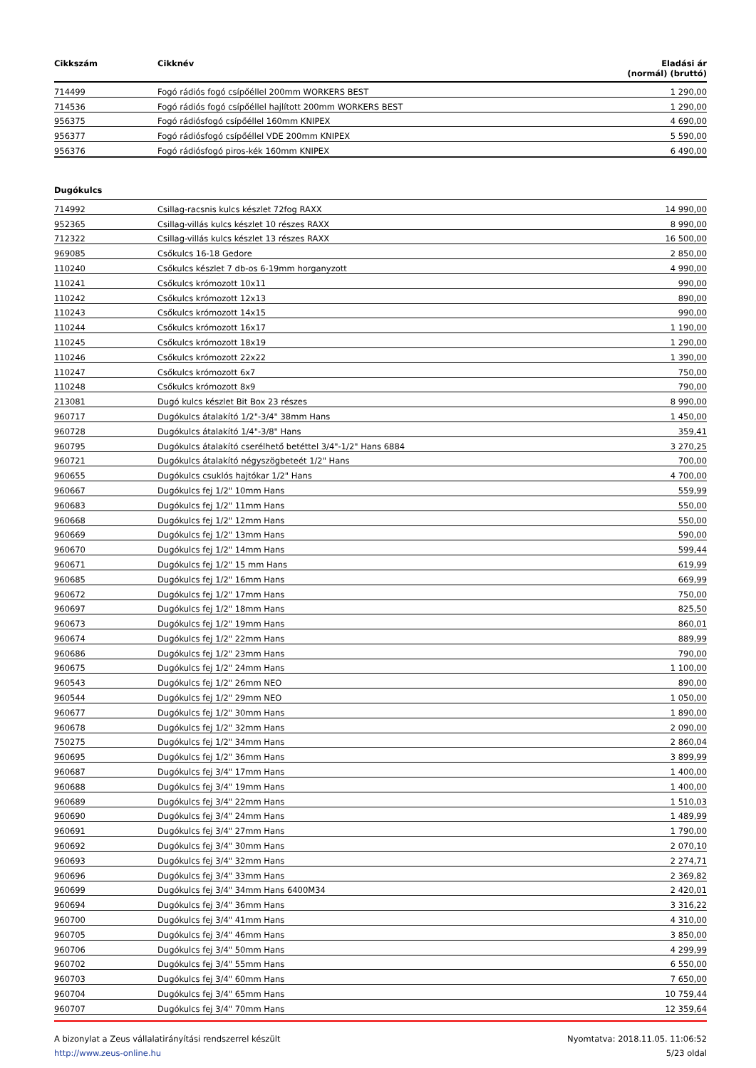| Cikkszám | Cikknév | Eladási ár (normál) (bruttó) |
| --- | --- | --- |
| 714499 | Fogó rádiós fogó csípőéllel 200mm WORKERS BEST | 1 290,00 |
| 714536 | Fogó rádiós fogó csípőéllel hajlított 200mm WORKERS BEST | 1 290,00 |
| 956375 | Fogó rádiósfogó csípőéllel 160mm KNIPEX | 4 690,00 |
| 956377 | Fogó rádiósfogó csípőéllel VDE 200mm KNIPEX | 5 590,00 |
| 956376 | Fogó rádiósfogó piros-kék 160mm KNIPEX | 6 490,00 |
Dugókulcs
| 714992 | Csillag-racsnis kulcs készlet 72fog RAXX | 14 990,00 |
| 952365 | Csillag-villás kulcs készlet 10 részes RAXX | 8 990,00 |
| 712322 | Csillag-villás kulcs készlet 13 részes RAXX | 16 500,00 |
| 969085 | Csőkulcs 16-18 Gedore | 2 850,00 |
| 110240 | Csőkulcs készlet 7 db-os 6-19mm horganyzott | 4 990,00 |
| 110241 | Csőkulcs krómozott 10x11 | 990,00 |
| 110242 | Csőkulcs krómozott 12x13 | 890,00 |
| 110243 | Csőkulcs krómozott 14x15 | 990,00 |
| 110244 | Csőkulcs krómozott 16x17 | 1 190,00 |
| 110245 | Csőkulcs krómozott 18x19 | 1 290,00 |
| 110246 | Csőkulcs krómozott 22x22 | 1 390,00 |
| 110247 | Csőkulcs krómozott 6x7 | 750,00 |
| 110248 | Csőkulcs krómozott 8x9 | 790,00 |
| 213081 | Dugó kulcs készlet Bit Box 23 részes | 8 990,00 |
| 960717 | Dugókulcs átalakító 1/2"-3/4" 38mm Hans | 1 450,00 |
| 960728 | Dugókulcs átalakító 1/4"-3/8" Hans | 359,41 |
| 960795 | Dugókulcs átalakító cserélhető betéttel 3/4"-1/2" Hans 6884 | 3 270,25 |
| 960721 | Dugókulcs átalakító négyszögbeteét 1/2" Hans | 700,00 |
| 960655 | Dugókulcs csuklós hajtókar 1/2" Hans | 4 700,00 |
| 960667 | Dugókulcs fej 1/2" 10mm Hans | 559,99 |
| 960683 | Dugókulcs fej 1/2" 11mm Hans | 550,00 |
| 960668 | Dugókulcs fej 1/2" 12mm Hans | 550,00 |
| 960669 | Dugókulcs fej 1/2" 13mm Hans | 590,00 |
| 960670 | Dugókulcs fej 1/2" 14mm Hans | 599,44 |
| 960671 | Dugókulcs fej 1/2" 15 mm Hans | 619,99 |
| 960685 | Dugókulcs fej 1/2" 16mm Hans | 669,99 |
| 960672 | Dugókulcs fej 1/2" 17mm Hans | 750,00 |
| 960697 | Dugókulcs fej 1/2" 18mm Hans | 825,50 |
| 960673 | Dugókulcs fej 1/2" 19mm Hans | 860,01 |
| 960674 | Dugókulcs fej 1/2" 22mm Hans | 889,99 |
| 960686 | Dugókulcs fej 1/2" 23mm Hans | 790,00 |
| 960675 | Dugókulcs fej 1/2" 24mm Hans | 1 100,00 |
| 960543 | Dugókulcs fej 1/2" 26mm NEO | 890,00 |
| 960544 | Dugókulcs fej 1/2" 29mm NEO | 1 050,00 |
| 960677 | Dugókulcs fej 1/2" 30mm Hans | 1 890,00 |
| 960678 | Dugókulcs fej 1/2" 32mm Hans | 2 090,00 |
| 750275 | Dugókulcs fej 1/2" 34mm Hans | 2 860,04 |
| 960695 | Dugókulcs fej 1/2" 36mm Hans | 3 899,99 |
| 960687 | Dugókulcs fej 3/4" 17mm Hans | 1 400,00 |
| 960688 | Dugókulcs fej 3/4" 19mm Hans | 1 400,00 |
| 960689 | Dugókulcs fej 3/4" 22mm Hans | 1 510,03 |
| 960690 | Dugókulcs fej 3/4" 24mm Hans | 1 489,99 |
| 960691 | Dugókulcs fej 3/4" 27mm Hans | 1 790,00 |
| 960692 | Dugókulcs fej 3/4" 30mm Hans | 2 070,10 |
| 960693 | Dugókulcs fej 3/4" 32mm Hans | 2 274,71 |
| 960696 | Dugókulcs fej 3/4" 33mm Hans | 2 369,82 |
| 960699 | Dugókulcs fej 3/4" 34mm Hans 6400M34 | 2 420,01 |
| 960694 | Dugókulcs fej 3/4" 36mm Hans | 3 316,22 |
| 960700 | Dugókulcs fej 3/4" 41mm Hans | 4 310,00 |
| 960705 | Dugókulcs fej 3/4" 46mm Hans | 3 850,00 |
| 960706 | Dugókulcs fej 3/4" 50mm Hans | 4 299,99 |
| 960702 | Dugókulcs fej 3/4" 55mm Hans | 6 550,00 |
| 960703 | Dugókulcs fej 3/4" 60mm Hans | 7 650,00 |
| 960704 | Dugókulcs fej 3/4" 65mm Hans | 10 759,44 |
| 960707 | Dugókulcs fej 3/4" 70mm Hans | 12 359,64 |
A bizonylat a Zeus vállalatirányítási rendszerrel készült
http://www.zeus-online.hu
Nyomtatva: 2018.11.05. 11:06:52
5/23 oldal